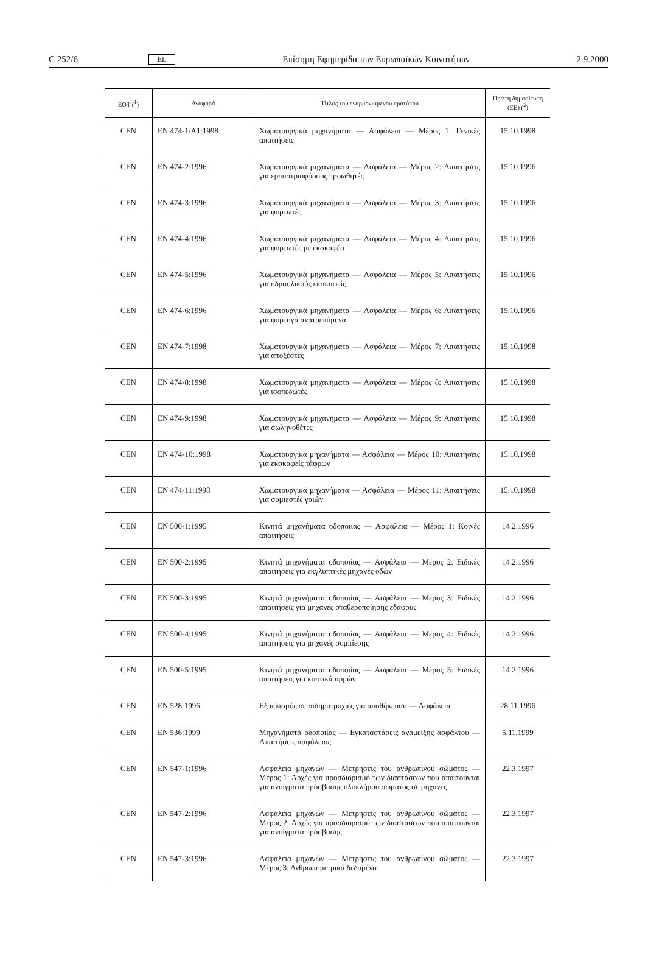C 252/6 EL Επίσημη Εφημερίδα των Ευρωπαϊκών Κοινοτήτων 2.9.2000
| ΕΟΤ (<sup>1</sup>) | Αναφορά | Τίτλος του εναρμονισμένου προτύπου | Πρώτη δημοσίευση (ΕΕ) (<sup>2</sup>) |
| --- | --- | --- | --- |
| CEN | EN 474-1/A1:1998 | Χωματουργικά μηχανήματα — Ασφάλεια — Μέρος 1: Γενικές απαιτήσεις | 15.10.1998 |
| CEN | EN 474-2:1996 | Χωματουργικά μηχανήματα — Ασφάλεια — Μέρος 2: Απαιτήσεις για ερπυστριοφόρους προωθητές | 15.10.1996 |
| CEN | EN 474-3:1996 | Χωματουργικά μηχανήματα — Ασφάλεια — Μέρος 3: Απαιτήσεις για φορτωτές | 15.10.1996 |
| CEN | EN 474-4:1996 | Χωματουργικά μηχανήματα — Ασφάλεια — Μέρος 4: Απαιτήσεις για φορτωτές με εκσκαφέα | 15.10.1996 |
| CEN | EN 474-5:1996 | Χωματουργικά μηχανήματα — Ασφάλεια — Μέρος 5: Απαιτήσεις για υδραυλικούς εκσκαφείς | 15.10.1996 |
| CEN | EN 474-6:1996 | Χωματουργικά μηχανήματα — Ασφάλεια — Μέρος 6: Απαιτήσεις για φορτηγά ανατρεπόμενα | 15.10.1996 |
| CEN | EN 474-7:1998 | Χωματουργικά μηχανήματα — Ασφάλεια — Μέρος 7: Απαιτήσεις για αποξέστες | 15.10.1998 |
| CEN | EN 474-8:1998 | Χωματουργικά μηχανήματα — Ασφάλεια — Μέρος 8: Απαιτήσεις για ισοπεδωτές | 15.10.1998 |
| CEN | EN 474-9:1998 | Χωματουργικά μηχανήματα — Ασφάλεια — Μέρος 9: Απαιτήσεις για σωληνοθέτες | 15.10.1998 |
| CEN | EN 474-10:1998 | Χωματουργικά μηχανήματα — Ασφάλεια — Μέρος 10: Απαιτήσεις για εκσκαφείς τάφρων | 15.10.1998 |
| CEN | EN 474-11:1998 | Χωματουργικά μηχανήματα — Ασφάλεια — Μέρος 11: Απαιτήσεις για συμιεστές γαιών | 15.10.1998 |
| CEN | EN 500-1:1995 | Κινητά μηχανήματα οδοποιίας — Ασφάλεια — Μέρος 1: Κοινές απαιτήσεις | 14.2.1996 |
| CEN | EN 500-2:1995 | Κινητά μηχανήματα οδοποιίας — Ασφάλεια — Μέρος 2: Ειδικές απαιτήσεις για εκγλυπτικές μηχανές οδών | 14.2.1996 |
| CEN | EN 500-3:1995 | Κινητά μηχανήματα οδοποιίας — Ασφάλεια — Μέρος 3: Ειδικές απαιτήσεις για μηχανές σταθεροποίησης εδάφους | 14.2.1996 |
| CEN | EN 500-4:1995 | Κινητά μηχανήματα οδοποιίας — Ασφάλεια — Μέρος 4: Ειδικές απαιτήσεις για μηχανές συμπίεσης | 14.2.1996 |
| CEN | EN 500-5:1995 | Κινητά μηχανήματα οδοποιίας — Ασφάλεια — Μέρος 5: Ειδικές απαιτήσεις για κοπτικά αρμών | 14.2.1996 |
| CEN | EN 528:1996 | Εξοπλισμός σε σιδηροτροχιές για αποθήκευση — Ασφάλεια | 28.11.1996 |
| CEN | EN 536:1999 | Μηχανήματα οδοποιίας — Εγκαταστάσεις ανάμειξης ασφάλτου — Απαιτήσεις ασφάλειας | 5.11.1999 |
| CEN | EN 547-1:1996 | Ασφάλεια μηχανών — Μετρήσεις του ανθρωπίνου σώματος — Μέρος 1: Αρχές για προσδιορισμό των διαστάσεων που απαιτούνται για ανοίγματα πρόσβασης ολοκλήρου σώματος σε μηχανές | 22.3.1997 |
| CEN | EN 547-2:1996 | Ασφάλεια μηχανών — Μετρήσεις του ανθρωπίνου σώματος — Μέρος 2: Αρχές για προσδιορισμό των διαστάσεων που απαιτούνται για ανοίγματα πρόσβασης | 22.3.1997 |
| CEN | EN 547-3:1996 | Ασφάλεια μηχανών — Μετρήσεις του ανθρωπίνου σώματος — Μέρος 3: Ανθρωπομετρικά δεδομένα | 22.3.1997 |